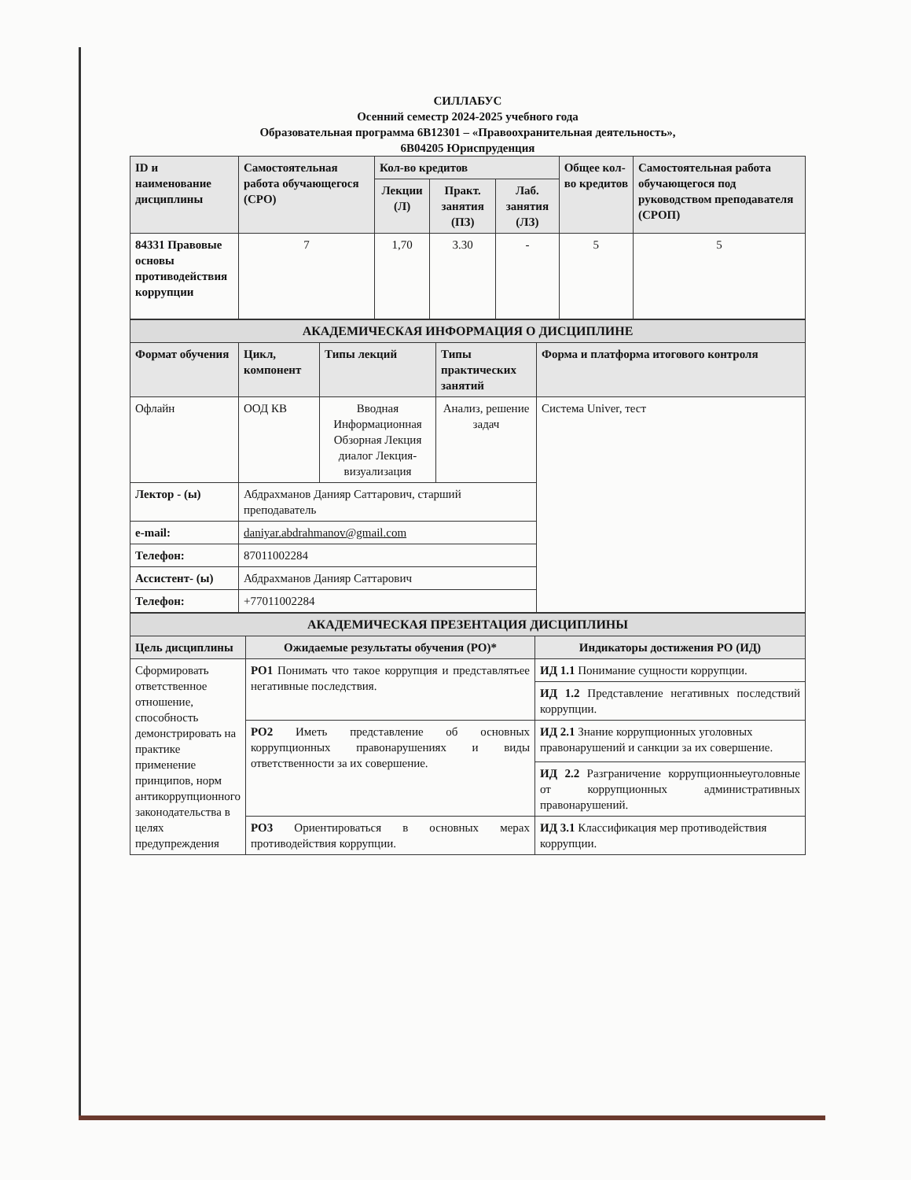СИЛЛАБУС
Осенний семестр 2024-2025 учебного года
Образовательная программа 6В12301 – «Правоохранительная деятельность»,
6В04205 Юриспруденция
| ID и наименование дисциплины | Самостоятельная работа обучающегося (СРО) | Кол-во кредитов | | | Общее кол-во кредитов | Самостоятельная работа обучающегося под руководством преподавателя (СРОП) |
| --- | --- | --- | --- | --- | --- | --- |
| | | Лекции (Л) | Практ. занятия (ПЗ) | Лаб. занятия (ЛЗ) | | |
| 84331 Правовые основы противодействия коррупции | 7 | 1,70 | 3.30 | - | 5 | 5 |
| АКАДЕМИЧЕСКАЯ ИНФОРМАЦИЯ О ДИСЦИПЛИНЕ | | | | |
| Формат обучения | Цикл, компонент | Типы лекций | Типы практических занятий | Форма и платформа итогового контроля |
| Офлайн | ООД КВ | Вводная Информационная Обзорная Лекция диалог Лекция-визуализация | Анализ, решение задач | Система Univer, тест |
| Лектор - (ы) | Абдрахманов Данияр Саттарович, старший преподаватель | | | |
| e-mail: | daniyar.abdrahmanov@gmail.com | | | |
| Телефон: | 87011002284 | | | |
| Ассистент- (ы) | Абдрахманов Данияр Саттарович | | | |
| Телефон: | +77011002284 | | | |
| АКАДЕМИЧЕСКАЯ ПРЕЗЕНТАЦИЯ ДИСЦИПЛИНЫ | | |
| Цель дисциплины | Ожидаемые результаты обучения (РО)* | Индикаторы достижения РО (ИД) |
| Сформировать ответственное отношение, способность демонстрировать на практике применение принципов, норм антикоррупционного законодательства в целях предупреждения | РО1 Понимать что такое коррупция и представлятьее негативные последствия. | ИД 1.1 Понимание сущности коррупции. |
| | | ИД 1.2 Представление негативных последствий коррупции. |
| | РО2 Иметь представление об основных коррупционных правонарушениях и виды ответственности за их совершение. | ИД 2.1 Знание коррупционных уголовных правонарушений и санкции за их совершение. |
| | | ИД 2.2 Разграничение коррупционныеуголовные от коррупционных административных правонарушений. |
| | РО3 Ориентироваться в основных мерах противодействия коррупции. | ИД 3.1 Классификация мер противодействия коррупции. |